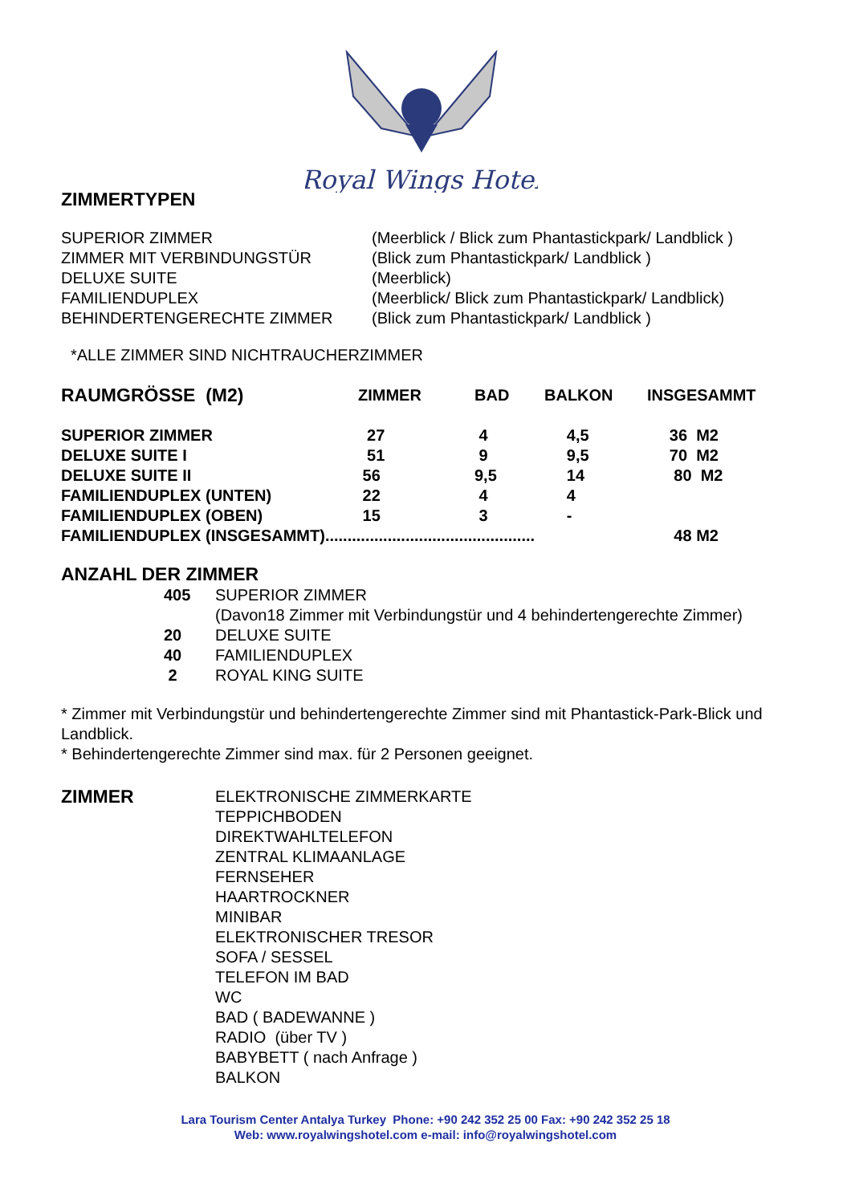Royal Wings Hotel
ZIMMERTYPEN
| SUPERIOR ZIMMER | (Meerblick / Blick zum Phantastickpark/ Landblick ) |
| ZIMMER MIT VERBINDUNGSTÜR | (Blick zum Phantastickpark/ Landblick ) |
| DELUXE SUITE | (Meerblick) |
| FAMILIENDUPLEX | (Meerblick/ Blick zum Phantastickpark/ Landblick) |
| BEHINDERTENGERECHTE ZIMMER | (Blick zum Phantastickpark/ Landblick ) |
*ALLE ZIMMER SIND NICHTRAUCHERZIMMER
| RAUMGRÖSSE (M2) | ZIMMER | BAD | BALKON | INSGESAMMT |
| --- | --- | --- | --- | --- |
| SUPERIOR ZIMMER | 27 | 4 | 4,5 | 36 M2 |
| DELUXE SUITE I | 51 | 9 | 9,5 | 70 M2 |
| DELUXE SUITE II | 56 | 9,5 | 14 | 80 M2 |
| FAMILIENDUPLEX (UNTEN) | 22 | 4 | 4 | |
| FAMILIENDUPLEX (OBEN) | 15 | 3 | - | |
| FAMILIENDUPLEX (INSGESAMMT)............................................... | | | | 48 M2 |
ANZAHL DER ZIMMER
| | 405 | SUPERIOR ZIMMER |
| | | (Davon18 Zimmer mit Verbindungstür und 4 behindertengerechte Zimmer) |
| | 20 | DELUXE SUITE |
| | 40 | FAMILIENDUPLEX |
| | 2 | ROYAL KING SUITE |
* Zimmer mit Verbindungstür und behindertengerechte Zimmer sind mit Phantastick-Park-Blick und Landblick.
* Behindertengerechte Zimmer sind max. für 2 Personen geeignet.
| ZIMMER | ELEKTRONISCHE ZIMMERKARTE TEPPICHBODEN DIREKTWAHLTELEFON ZENTRAL KLIMAANLAGE FERNSEHER HAARTROCKNER MINIBAR ELEKTRONISCHER TRESOR SOFA / SESSEL TELEFON IM BAD WC BAD ( BADEWANNE ) RADIO (über TV ) BABYBETT ( nach Anfrage ) BALKON |
Lara Tourism Center Antalya Turkey Phone: +90 242 352 25 00 Fax: +90 242 352 25 18
Web: www.royalwingshotel.com e-mail: info@royalwingshotel.com